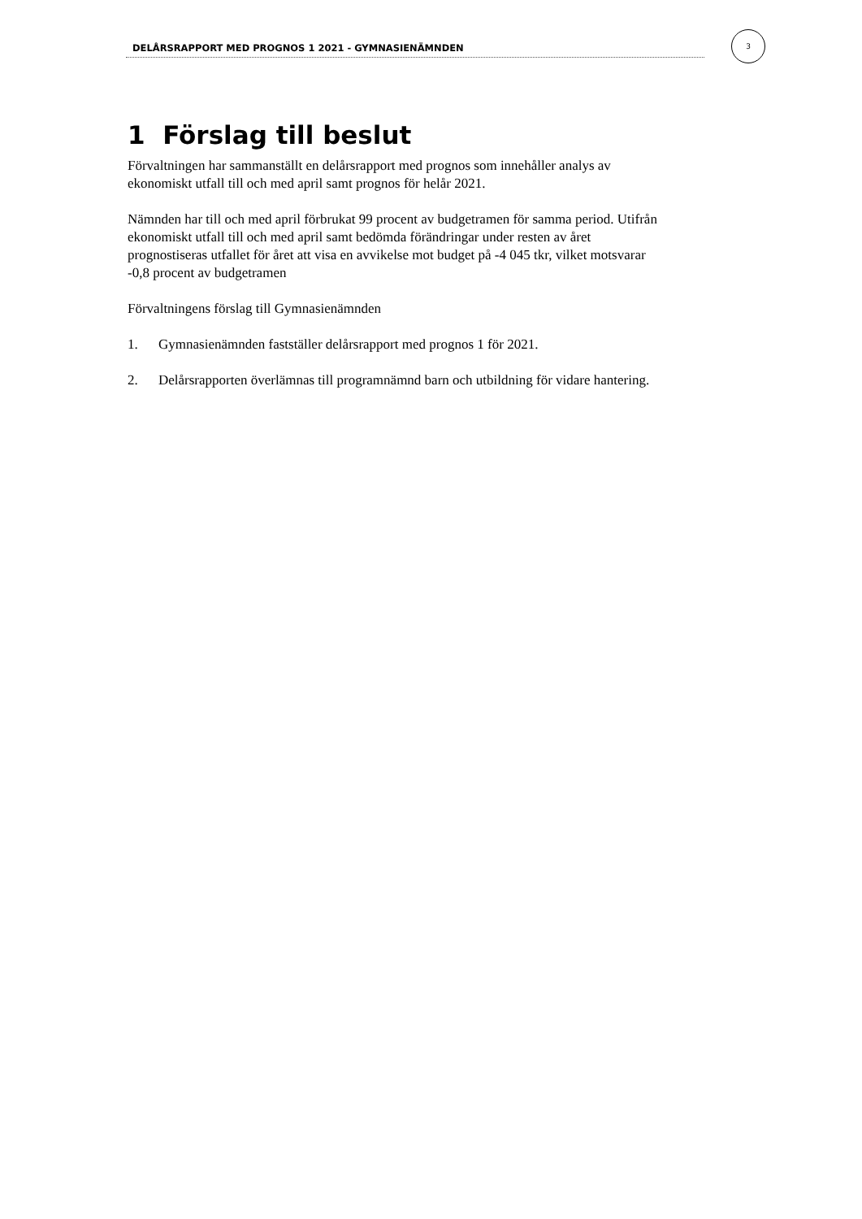DELÅRSRAPPORT MED PROGNOS 1 2021 - GYMNASIENÄMNDEN
3
1 Förslag till beslut
Förvaltningen har sammanställt en delårsrapport med prognos som innehåller analys av ekonomiskt utfall till och med april samt prognos för helår 2021.
Nämnden har till och med april förbrukat 99 procent av budgetramen för samma period. Utifrån ekonomiskt utfall till och med april samt bedömda förändringar under resten av året prognostiseras utfallet för året att visa en avvikelse mot budget på -4 045 tkr, vilket motsvarar -0,8 procent av budgetramen
Förvaltningens förslag till Gymnasienämnden
1. Gymnasienämnden fastställer delårsrapport med prognos 1 för 2021.
2. Delårsrapporten överlämnas till programnämnd barn och utbildning för vidare hantering.